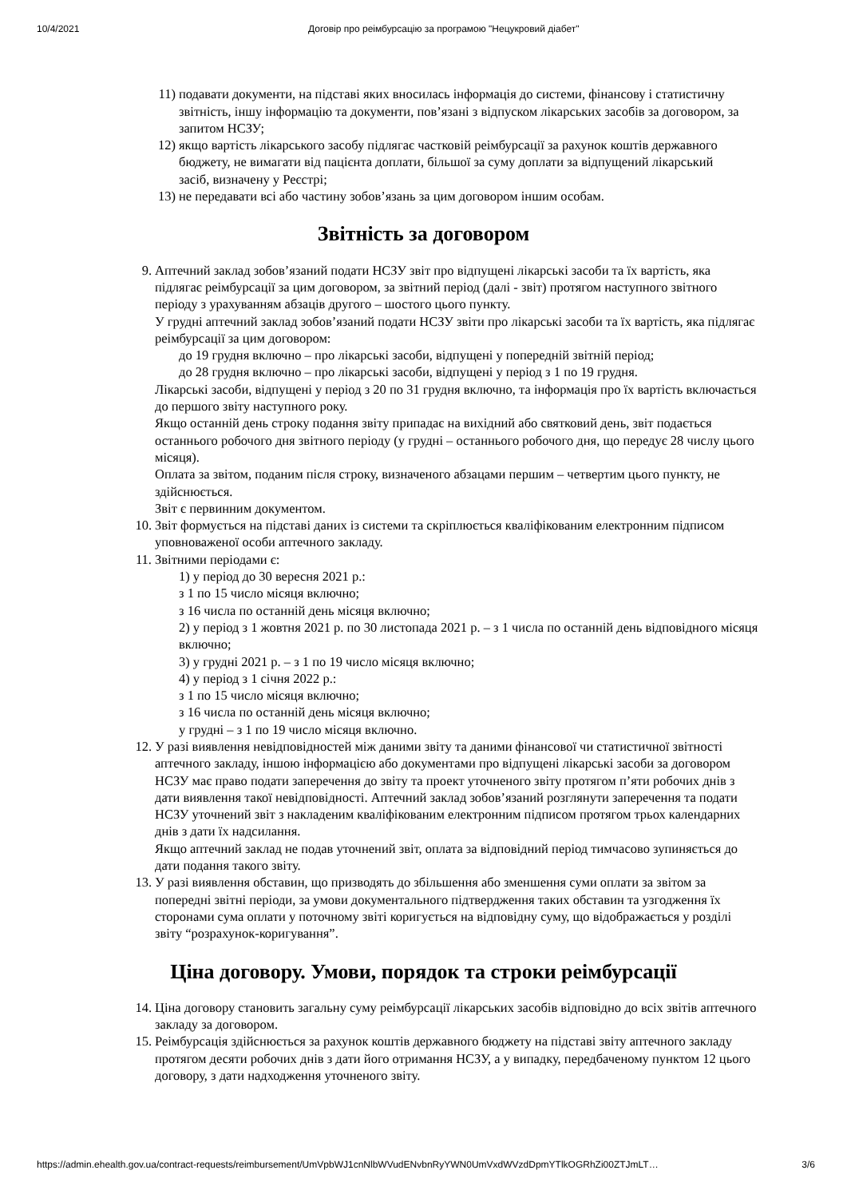10/4/2021 Договір про реімбурсацію за програмою "Нецукровий діабет"
11) подавати документи, на підставі яких вносилась інформація до системи, фінансову і статистичну звітність, іншу інформацію та документи, пов’язані з відпуском лікарських засобів за договором, за запитом НСЗУ;
12) якщо вартість лікарського засобу підлягає частковій реімбурсації за рахунок коштів державного бюджету, не вимагати від пацієнта доплати, більшої за суму доплати за відпущений лікарський засіб, визначену у Реєстрі;
13) не передавати всі або частину зобов’язань за цим договором іншим особам.
Звітність за договором
9. Аптечний заклад зобов’язаний подати НСЗУ звіт про відпущені лікарські засоби та їх вартість, яка підлягає реімбурсації за цим договором, за звітний період (далі - звіт) протягом наступного звітного періоду з урахуванням абзаців другого – шостого цього пункту.
У грудні аптечний заклад зобов’язаний подати НСЗУ звіти про лікарські засоби та їх вартість, яка підлягає реімбурсації за цим договором:
до 19 грудня включно – про лікарські засоби, відпущені у попередній звітній період;
до 28 грудня включно – про лікарські засоби, відпущені у період з 1 по 19 грудня.
Лікарські засоби, відпущені у період з 20 по 31 грудня включно, та інформація про їх вартість включається до першого звіту наступного року.
Якщо останній день строку подання звіту припадає на вихідний або святковий день, звіт подається останнього робочого дня звітного періоду (у грудні – останнього робочого дня, що передує 28 числу цього місяця).
Оплата за звітом, поданим після строку, визначеного абзацами першим – четвертим цього пункту, не здійснюється.
Звіт є первинним документом.
10. Звіт формується на підставі даних із системи та скріплюється кваліфікованим електронним підписом уповноваженої особи аптечного закладу.
11.
Звітними періодами є:
1) у період до 30 вересня 2021 р.:
з 1 по 15 число місяця включно;
з 16 числа по останній день місяця включно;
2) у період з 1 жовтня 2021 р. по 30 листопада 2021 р. – з 1 числа по останній день відповідного місяця включно;
3) у грудні 2021 р. – з 1 по 19 число місяця включно;
4) у період з 1 січня 2022 р.:
з 1 по 15 число місяця включно;
з 16 числа по останній день місяця включно;
у грудні – з 1 по 19 число місяця включно.
12.
У разі виявлення невідповідностей між даними звіту та даними фінансової чи статистичної звітності аптечного закладу, іншою інформацією або документами про відпущені лікарські засоби за договором НСЗУ має право подати заперечення до звіту та проект уточненого звіту протягом п’яти робочих днів з дати виявлення такої невідповідності. Аптечний заклад зобов’язаний розглянути заперечення та подати НСЗУ уточнений звіт з накладеним кваліфікованим електронним підписом протягом трьох календарних днів з дати їх надсилання.
Якщо аптечний заклад не подав уточнений звіт, оплата за відповідний період тимчасово зупиняється до дати подання такого звіту.
13. У разі виявлення обставин, що призводять до збільшення або зменшення суми оплати за звітом за попередні звітні періоди, за умови документального підтвердження таких обставин та узгодження їх сторонами сума оплати у поточному звіті коригується на відповідну суму, що відображається у розділі звіту “розрахунок-коригування”.
Ціна договору. Умови, порядок та строки реімбурсації
14. Ціна договору становить загальну суму реімбурсації лікарських засобів відповідно до всіх звітів аптечного закладу за договором.
15. Реімбурсація здійснюється за рахунок коштів державного бюджету на підставі звіту аптечного закладу протягом десяти робочих днів з дати його отримання НСЗУ, а у випадку, передбаченому пунктом 12 цього договору, з дати надходження уточненого звіту.
https://admin.ehealth.gov.ua/contract-requests/reimbursement/UmVpbWJ1cnNlbWVudENvbnRyYWN0UmVxdWVzdDpmYTlkOGRhZi00ZTJmLT… 3/6